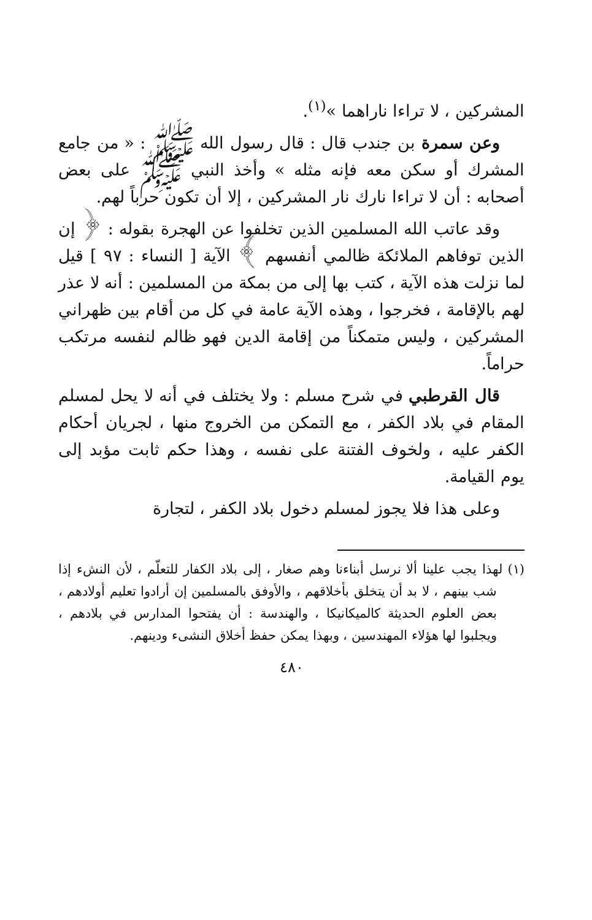المشركين ، لا تراءا ناراهما »<sup>(١)</sup>.
وعن سمرة بن جندب قال : قال رسول الله ﷺ : « من جامع المشرك أو سكن معه فإنه مثله » وأخذ النبي ﷺ على بعض أصحابه : أن لا تراءا نارك نار المشركين ، إلا أن تكون حرباً لهم.
وقد عاتب الله المسلمين الذين تخلفوا عن الهجرة بقوله : ﴿ إن الذين توفاهم الملائكة ظالمي أنفسهم ﴾ الآية [ النساء : ٩٧ ] قيل لما نزلت هذه الآية ، كتب بها إلى من بمكة من المسلمين : أنه لا عذر لهم بالإقامة ، فخرجوا ، وهذه الآية عامة في كل من أقام بين ظهراني المشركين ، وليس متمكناً من إقامة الدين فهو ظالم لنفسه مرتكب حراماً.
قال القرطبي في شرح مسلم : ولا يختلف في أنه لا يحل لمسلم المقام في بلاد الكفر ، مع التمكن من الخروج منها ، لجريان أحكام الكفر عليه ، ولخوف الفتنة على نفسه ، وهذا حكم ثابت مؤبد إلى يوم القيامة.
وعلى هذا فلا يجوز لمسلم دخول بلاد الكفر ، لتجارة
(١) لهذا يجب علينا ألا نرسل أبناءنا وهم صغار ، إلى بلاد الكفار للتعلّم ، لأن النشء إذا شب بينهم ، لا بد أن يتخلق بأخلاقهم ، والأوفق بالمسلمين إن أرادوا تعليم أولادهم ، بعض العلوم الحديثة كالميكانيكا ، والهندسة : أن يفتحوا المدارس في بلادهم ، ويجلبوا لها هؤلاء المهندسين ، وبهذا يمكن حفظ أخلاق النشىء ودينهم.
٤٨٠